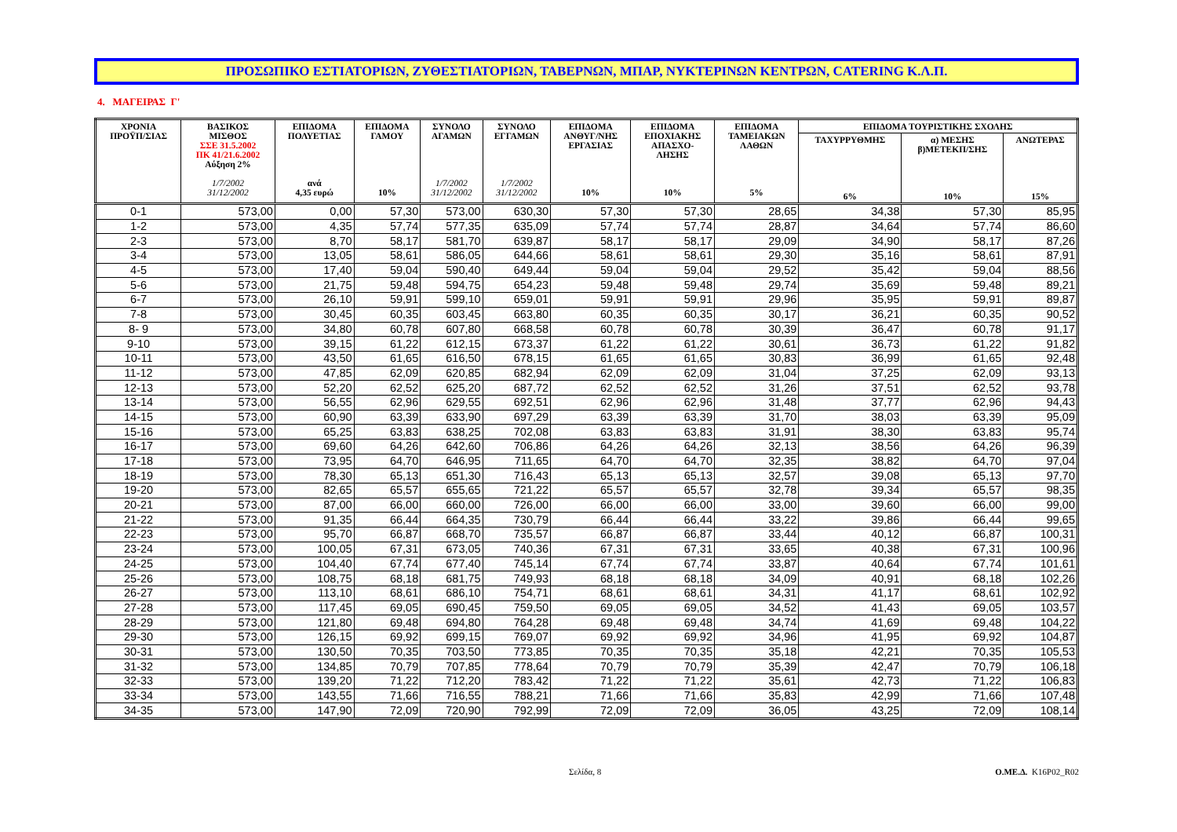ΠΡΟΣΩΠΙΚΟ ΕΣΤΙΑΤΟΡΙΩΝ, ΖΥΘΕΣΤΙΑΤΟΡΙΩΝ, ΤΑΒΕΡΝΩΝ, ΜΠΑΡ, ΝΥΚΤΕΡΙΝΩΝ ΚΕΝΤΡΩΝ, CATERING Κ.Λ.Π.
4. ΜΑΓΕΙΡΑΣ Γ'
| ΧΡΟΝΙΑ ΠΡΟΫΠ/ΣΙΑΣ | ΒΑΣΙΚΟΣ ΜΙΣΘΟΣ ΣΣΕ 31.5.2002 ΠΚ 41/21.6.2002 Αύξηση 2% 1/7/2002 31/12/2002 | ΕΠΙΔΟΜΑ ΠΟΛΥΕΤΙΑΣ ανά 4,35 ευρώ | ΕΠΙΔΟΜΑ ΓΑΜΟΥ 10% | ΣΥΝΟΛΟ ΑΓΑΜΩΝ 1/7/2002 31/12/2002 | ΣΥΝΟΛΟ ΕΓΓΑΜΩΝ 1/7/2002 31/12/2002 | ΕΠΙΔΟΜΑ ΑΝΘΥΓ/ΝΗΣ ΕΡΓΑΣΙΑΣ 10% | ΕΠΙΔΟΜΑ ΕΠΟΧΙΑΚΗΣ ΑΠΑΣΧΟ- ΛΗΣΗΣ 10% | ΕΠΙΔΟΜΑ ΤΑΜΕΙΑΚΩΝ ΛΑΘΩΝ 5% | ΕΠΙΔΟΜΑ ΤΟΥΡΙΣΤΙΚΗΣ ΣΧΟΛΗΣ | | |
| --- | --- | --- | --- | --- | --- | --- | --- | --- | --- | --- | --- |
| | | | | | | | | | ΤΑΧΥΡΡΥΘΜΗΣ 6% | α) ΜΕΣΗΣ β)ΜΕΤΕΚΠ/ΣΗΣ 10% | ΑΝΩΤΕΡΑΣ 15% |
| 0-1 | 573,00 | 0,00 | 57,30 | 573,00 | 630,30 | 57,30 | 57,30 | 28,65 | 34,38 | 57,30 | 85,95 |
| 1-2 | 573,00 | 4,35 | 57,74 | 577,35 | 635,09 | 57,74 | 57,74 | 28,87 | 34,64 | 57,74 | 86,60 |
| 2-3 | 573,00 | 8,70 | 58,17 | 581,70 | 639,87 | 58,17 | 58,17 | 29,09 | 34,90 | 58,17 | 87,26 |
| 3-4 | 573,00 | 13,05 | 58,61 | 586,05 | 644,66 | 58,61 | 58,61 | 29,30 | 35,16 | 58,61 | 87,91 |
| 4-5 | 573,00 | 17,40 | 59,04 | 590,40 | 649,44 | 59,04 | 59,04 | 29,52 | 35,42 | 59,04 | 88,56 |
| 5-6 | 573,00 | 21,75 | 59,48 | 594,75 | 654,23 | 59,48 | 59,48 | 29,74 | 35,69 | 59,48 | 89,21 |
| 6-7 | 573,00 | 26,10 | 59,91 | 599,10 | 659,01 | 59,91 | 59,91 | 29,96 | 35,95 | 59,91 | 89,87 |
| 7-8 | 573,00 | 30,45 | 60,35 | 603,45 | 663,80 | 60,35 | 60,35 | 30,17 | 36,21 | 60,35 | 90,52 |
| 8- 9 | 573,00 | 34,80 | 60,78 | 607,80 | 668,58 | 60,78 | 60,78 | 30,39 | 36,47 | 60,78 | 91,17 |
| 9-10 | 573,00 | 39,15 | 61,22 | 612,15 | 673,37 | 61,22 | 61,22 | 30,61 | 36,73 | 61,22 | 91,82 |
| 10-11 | 573,00 | 43,50 | 61,65 | 616,50 | 678,15 | 61,65 | 61,65 | 30,83 | 36,99 | 61,65 | 92,48 |
| 11-12 | 573,00 | 47,85 | 62,09 | 620,85 | 682,94 | 62,09 | 62,09 | 31,04 | 37,25 | 62,09 | 93,13 |
| 12-13 | 573,00 | 52,20 | 62,52 | 625,20 | 687,72 | 62,52 | 62,52 | 31,26 | 37,51 | 62,52 | 93,78 |
| 13-14 | 573,00 | 56,55 | 62,96 | 629,55 | 692,51 | 62,96 | 62,96 | 31,48 | 37,77 | 62,96 | 94,43 |
| 14-15 | 573,00 | 60,90 | 63,39 | 633,90 | 697,29 | 63,39 | 63,39 | 31,70 | 38,03 | 63,39 | 95,09 |
| 15-16 | 573,00 | 65,25 | 63,83 | 638,25 | 702,08 | 63,83 | 63,83 | 31,91 | 38,30 | 63,83 | 95,74 |
| 16-17 | 573,00 | 69,60 | 64,26 | 642,60 | 706,86 | 64,26 | 64,26 | 32,13 | 38,56 | 64,26 | 96,39 |
| 17-18 | 573,00 | 73,95 | 64,70 | 646,95 | 711,65 | 64,70 | 64,70 | 32,35 | 38,82 | 64,70 | 97,04 |
| 18-19 | 573,00 | 78,30 | 65,13 | 651,30 | 716,43 | 65,13 | 65,13 | 32,57 | 39,08 | 65,13 | 97,70 |
| 19-20 | 573,00 | 82,65 | 65,57 | 655,65 | 721,22 | 65,57 | 65,57 | 32,78 | 39,34 | 65,57 | 98,35 |
| 20-21 | 573,00 | 87,00 | 66,00 | 660,00 | 726,00 | 66,00 | 66,00 | 33,00 | 39,60 | 66,00 | 99,00 |
| 21-22 | 573,00 | 91,35 | 66,44 | 664,35 | 730,79 | 66,44 | 66,44 | 33,22 | 39,86 | 66,44 | 99,65 |
| 22-23 | 573,00 | 95,70 | 66,87 | 668,70 | 735,57 | 66,87 | 66,87 | 33,44 | 40,12 | 66,87 | 100,31 |
| 23-24 | 573,00 | 100,05 | 67,31 | 673,05 | 740,36 | 67,31 | 67,31 | 33,65 | 40,38 | 67,31 | 100,96 |
| 24-25 | 573,00 | 104,40 | 67,74 | 677,40 | 745,14 | 67,74 | 67,74 | 33,87 | 40,64 | 67,74 | 101,61 |
| 25-26 | 573,00 | 108,75 | 68,18 | 681,75 | 749,93 | 68,18 | 68,18 | 34,09 | 40,91 | 68,18 | 102,26 |
| 26-27 | 573,00 | 113,10 | 68,61 | 686,10 | 754,71 | 68,61 | 68,61 | 34,31 | 41,17 | 68,61 | 102,92 |
| 27-28 | 573,00 | 117,45 | 69,05 | 690,45 | 759,50 | 69,05 | 69,05 | 34,52 | 41,43 | 69,05 | 103,57 |
| 28-29 | 573,00 | 121,80 | 69,48 | 694,80 | 764,28 | 69,48 | 69,48 | 34,74 | 41,69 | 69,48 | 104,22 |
| 29-30 | 573,00 | 126,15 | 69,92 | 699,15 | 769,07 | 69,92 | 69,92 | 34,96 | 41,95 | 69,92 | 104,87 |
| 30-31 | 573,00 | 130,50 | 70,35 | 703,50 | 773,85 | 70,35 | 70,35 | 35,18 | 42,21 | 70,35 | 105,53 |
| 31-32 | 573,00 | 134,85 | 70,79 | 707,85 | 778,64 | 70,79 | 70,79 | 35,39 | 42,47 | 70,79 | 106,18 |
| 32-33 | 573,00 | 139,20 | 71,22 | 712,20 | 783,42 | 71,22 | 71,22 | 35,61 | 42,73 | 71,22 | 106,83 |
| 33-34 | 573,00 | 143,55 | 71,66 | 716,55 | 788,21 | 71,66 | 71,66 | 35,83 | 42,99 | 71,66 | 107,48 |
| 34-35 | 573,00 | 147,90 | 72,09 | 720,90 | 792,99 | 72,09 | 72,09 | 36,05 | 43,25 | 72,09 | 108,14 |
Σελίδα, 8 Ο.ΜΕ.Δ. K16P02_R02